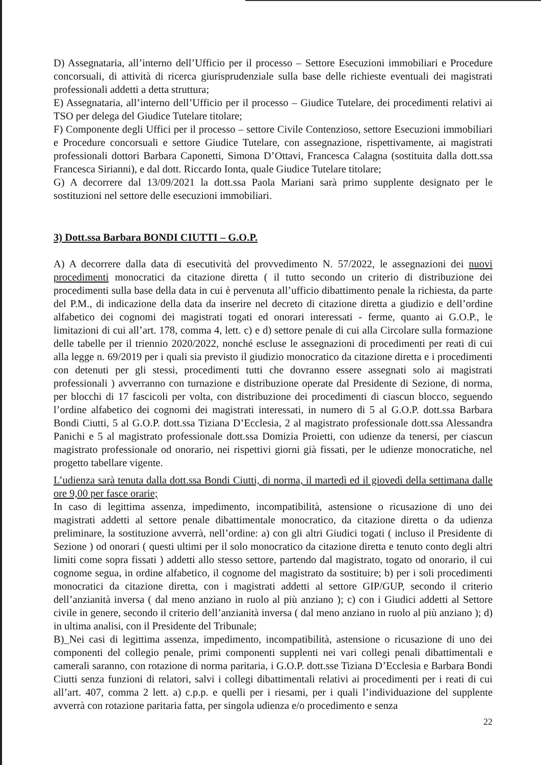D) Assegnataria, all’interno dell’Ufficio per il processo – Settore Esecuzioni immobiliari e Procedure concorsuali, di attività di ricerca giurisprudenziale sulla base delle richieste eventuali dei magistrati professionali addetti a detta struttura;
E) Assegnataria, all’interno dell’Ufficio per il processo – Giudice Tutelare, dei procedimenti relativi ai TSO per delega del Giudice Tutelare titolare;
F) Componente degli Uffici per il processo – settore Civile Contenzioso, settore Esecuzioni immobiliari e Procedure concorsuali e settore Giudice Tutelare, con assegnazione, rispettivamente, ai magistrati professionali dottori Barbara Caponetti, Simona D’Ottavi, Francesca Calagna (sostituita dalla dott.ssa Francesca Sirianni), e dal dott. Riccardo Ionta, quale Giudice Tutelare titolare;
G) A decorrere dal 13/09/2021 la dott.ssa Paola Mariani sarà primo supplente designato per le sostituzioni nel settore delle esecuzioni immobiliari.
3) Dott.ssa Barbara BONDI CIUTTI – G.O.P.
A) A decorrere dalla data di esecutività del provvedimento N. 57/2022, le assegnazioni dei nuovi procedimenti monocratici da citazione diretta ( il tutto secondo un criterio di distribuzione dei procedimenti sulla base della data in cui è pervenuta all’ufficio dibattimento penale la richiesta, da parte del P.M., di indicazione della data da inserire nel decreto di citazione diretta a giudizio e dell’ordine alfabetico dei cognomi dei magistrati togati ed onorari interessati - ferme, quanto ai G.O.P., le limitazioni di cui all’art. 178, comma 4, lett. c) e d) settore penale di cui alla Circolare sulla formazione delle tabelle per il triennio 2020/2022, nonché escluse le assegnazioni di procedimenti per reati di cui alla legge n. 69/2019 per i quali sia previsto il giudizio monocratico da citazione diretta e i procedimenti con detenuti per gli stessi, procedimenti tutti che dovranno essere assegnati solo ai magistrati professionali ) avverranno con turnazione e distribuzione operate dal Presidente di Sezione, di norma, per blocchi di 17 fascicoli per volta, con distribuzione dei procedimenti di ciascun blocco, seguendo l’ordine alfabetico dei cognomi dei magistrati interessati, in numero di 5 al G.O.P. dott.ssa Barbara Bondi Ciutti, 5 al G.O.P. dott.ssa Tiziana D’Ecclesia, 2 al magistrato professionale dott.ssa Alessandra Panichi e 5 al magistrato professionale dott.ssa Domizia Proietti, con udienze da tenersi, per ciascun magistrato professionale od onorario, nei rispettivi giorni già fissati, per le udienze monocratiche, nel progetto tabellare vigente.
L’udienza sarà tenuta dalla dott.ssa Bondi Ciutti, di norma, il martedì ed il giovedì della settimana dalle ore 9,00 per fasce orarie;
In caso di legittima assenza, impedimento, incompatibilità, astensione o ricusazione di uno dei magistrati addetti al settore penale dibattimentale monocratico, da citazione diretta o da udienza preliminare, la sostituzione avverrà, nell’ordine: a) con gli altri Giudici togati ( incluso il Presidente di Sezione ) od onorari ( questi ultimi per il solo monocratico da citazione diretta e tenuto conto degli altri limiti come sopra fissati ) addetti allo stesso settore, partendo dal magistrato, togato od onorario, il cui cognome segua, in ordine alfabetico, il cognome del magistrato da sostituire; b) per i soli procedimenti monocratici da citazione diretta, con i magistrati addetti al settore GIP/GUP, secondo il criterio dell’anzianità inversa ( dal meno anziano in ruolo al più anziano ); c) con i Giudici addetti al Settore civile in genere, secondo il criterio dell’anzianità inversa ( dal meno anziano in ruolo al più anziano ); d) in ultima analisi, con il Presidente del Tribunale;
B)_Nei casi di legittima assenza, impedimento, incompatibilità, astensione o ricusazione di uno dei componenti del collegio penale, primi componenti supplenti nei vari collegi penali dibattimentali e camerali saranno, con rotazione di norma paritaria, i G.O.P. dott.sse Tiziana D’Ecclesia e Barbara Bondi Ciutti senza funzioni di relatori, salvi i collegi dibattimentali relativi ai procedimenti per i reati di cui all’art. 407, comma 2 lett. a) c.p.p. e quelli per i riesami, per i quali l’individuazione del supplente avverrà con rotazione paritaria fatta, per singola udienza e/o procedimento e senza
22